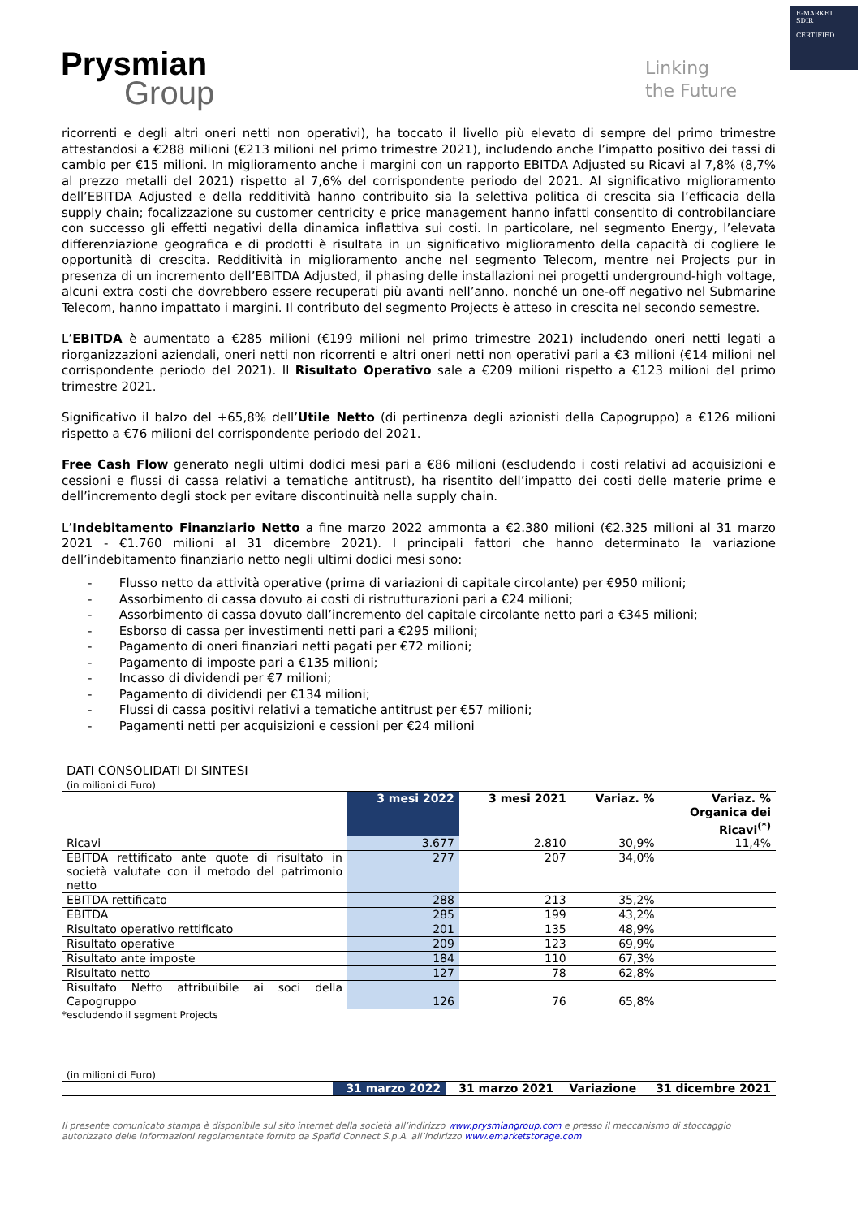E-MARKET
SDIR
CERTIFIED
Prysmian
Group
Linking
the Future
ricorrenti e degli altri oneri netti non operativi), ha toccato il livello più elevato di sempre del primo trimestre attestandosi a €288 milioni (€213 milioni nel primo trimestre 2021), includendo anche l’impatto positivo dei tassi di cambio per €15 milioni. In miglioramento anche i margini con un rapporto EBITDA Adjusted su Ricavi al 7,8% (8,7% al prezzo metalli del 2021) rispetto al 7,6% del corrispondente periodo del 2021. Al significativo miglioramento dell’EBITDA Adjusted e della redditività hanno contribuito sia la selettiva politica di crescita sia l’efficacia della supply chain; focalizzazione su customer centricity e price management hanno infatti consentito di controbilanciare con successo gli effetti negativi della dinamica inflattiva sui costi. In particolare, nel segmento Energy, l’elevata differenziazione geografica e di prodotti è risultata in un significativo miglioramento della capacità di cogliere le opportunità di crescita. Redditività in miglioramento anche nel segmento Telecom, mentre nei Projects pur in presenza di un incremento dell’EBITDA Adjusted, il phasing delle installazioni nei progetti underground-high voltage, alcuni extra costi che dovrebbero essere recuperati più avanti nell’anno, nonché un one-off negativo nel Submarine Telecom, hanno impattato i margini. Il contributo del segmento Projects è atteso in crescita nel secondo semestre.
L’EBITDA è aumentato a €285 milioni (€199 milioni nel primo trimestre 2021) includendo oneri netti legati a riorganizzazioni aziendali, oneri netti non ricorrenti e altri oneri netti non operativi pari a €3 milioni (€14 milioni nel corrispondente periodo del 2021). Il Risultato Operativo sale a €209 milioni rispetto a €123 milioni del primo trimestre 2021.
Significativo il balzo del +65,8% dell’Utile Netto (di pertinenza degli azionisti della Capogruppo) a €126 milioni rispetto a €76 milioni del corrispondente periodo del 2021.
Free Cash Flow generato negli ultimi dodici mesi pari a €86 milioni (escludendo i costi relativi ad acquisizioni e cessioni e flussi di cassa relativi a tematiche antitrust), ha risentito dell’impatto dei costi delle materie prime e dell’incremento degli stock per evitare discontinuità nella supply chain.
L’Indebitamento Finanziario Netto a fine marzo 2022 ammonta a €2.380 milioni (€2.325 milioni al 31 marzo 2021 - €1.760 milioni al 31 dicembre 2021). I principali fattori che hanno determinato la variazione dell’indebitamento finanziario netto negli ultimi dodici mesi sono:
- Flusso netto da attività operative (prima di variazioni di capitale circolante) per €950 milioni;
- Assorbimento di cassa dovuto ai costi di ristrutturazioni pari a €24 milioni;
- Assorbimento di cassa dovuto dall’incremento del capitale circolante netto pari a €345 milioni;
- Esborso di cassa per investimenti netti pari a €295 milioni;
- Pagamento di oneri finanziari netti pagati per €72 milioni;
- Pagamento di imposte pari a €135 milioni;
- Incasso di dividendi per €7 milioni;
- Pagamento di dividendi per €134 milioni;
- Flussi di cassa positivi relativi a tematiche antitrust per €57 milioni;
- Pagamenti netti per acquisizioni e cessioni per €24 milioni
DATI CONSOLIDATI DI SINTESI
(in milioni di Euro)
| | 3 mesi 2022 | 3 mesi 2021 | Variaz. % | Variaz. % Organica dei Ricavi<sup>(*)</sup> |
| --- | --- | --- | --- | --- |
| Ricavi | 3.677 | 2.810 | 30,9% | 11,4% |
| EBITDA rettificato ante quote di risultato in società valutate con il metodo del patrimonio netto | 277 | 207 | 34,0% | |
| EBITDA rettificato | 288 | 213 | 35,2% | |
| EBITDA | 285 | 199 | 43,2% | |
| Risultato operativo rettificato | 201 | 135 | 48,9% | |
| Risultato operative | 209 | 123 | 69,9% | |
| Risultato ante imposte | 184 | 110 | 67,3% | |
| Risultato netto | 127 | 78 | 62,8% | |
| Risultato Netto attribuibile ai soci della Capogruppo | 126 | 76 | 65,8% | |
*escludendo il segment Projects
(in milioni di Euro)
| | 31 marzo 2022 | 31 marzo 2021 | Variazione | 31 dicembre 2021 |
| --- | --- | --- | --- | --- |
Il presente comunicato stampa è disponibile sul sito internet della società all’indirizzo www.prysmiangroup.com e presso il meccanismo di stoccaggio autorizzato delle informazioni regolamentate fornito da Spafid Connect S.p.A. all’indirizzo www.emarketstorage.com